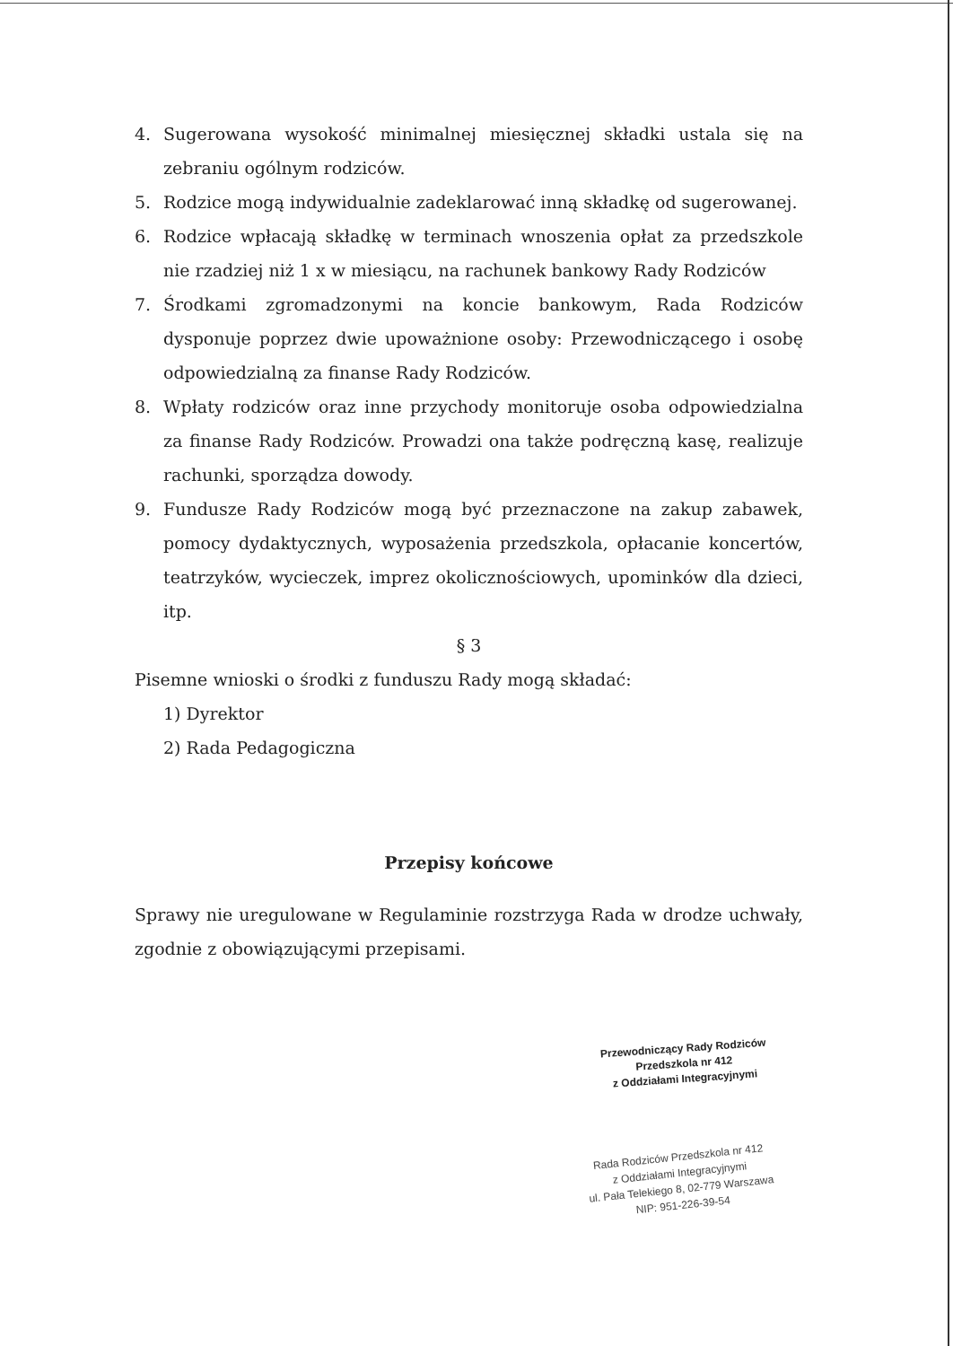4. Sugerowana wysokość minimalnej miesięcznej składki ustala się na zebraniu ogólnym rodziców.
5. Rodzice mogą indywidualnie zadeklarować inną składkę od sugerowanej.
6. Rodzice wpłacają składkę w terminach wnoszenia opłat za przedszkole nie rzadziej niż 1 x w miesiącu, na rachunek bankowy Rady Rodziców
7. Środkami zgromadzonymi na koncie bankowym, Rada Rodziców dysponuje poprzez dwie upoważnione osoby: Przewodniczącego i osobę odpowiedzialną za finanse Rady Rodziców.
8. Wpłaty rodziców oraz inne przychody monitoruje osoba odpowiedzialna za finanse Rady Rodziców. Prowadzi ona także podręczną kasę, realizuje rachunki, sporządza dowody.
9. Fundusze Rady Rodziców mogą być przeznaczone na zakup zabawek, pomocy dydaktycznych, wyposażenia przedszkola, opłacanie koncertów, teatrzyków, wycieczek, imprez okolicznościowych, upominków dla dzieci, itp.
§ 3
Pisemne wnioski o środki z funduszu Rady mogą składać:
1) Dyrektor
2) Rada Pedagogiczna
Przepisy końcowe
Sprawy nie uregulowane w Regulaminie rozstrzyga Rada w drodze uchwały, zgodnie z obowiązującymi przepisami.
Przewodniczący Rady Rodziców
Przedszkola nr 412
z Oddziałami Integracyjnymi
Rada Rodziców Przedszkola nr 412
z Oddziałami Integracyjnymi
ul. Pała Telekiego 8, 02-779 Warszawa
NIP: 951-226-39-54